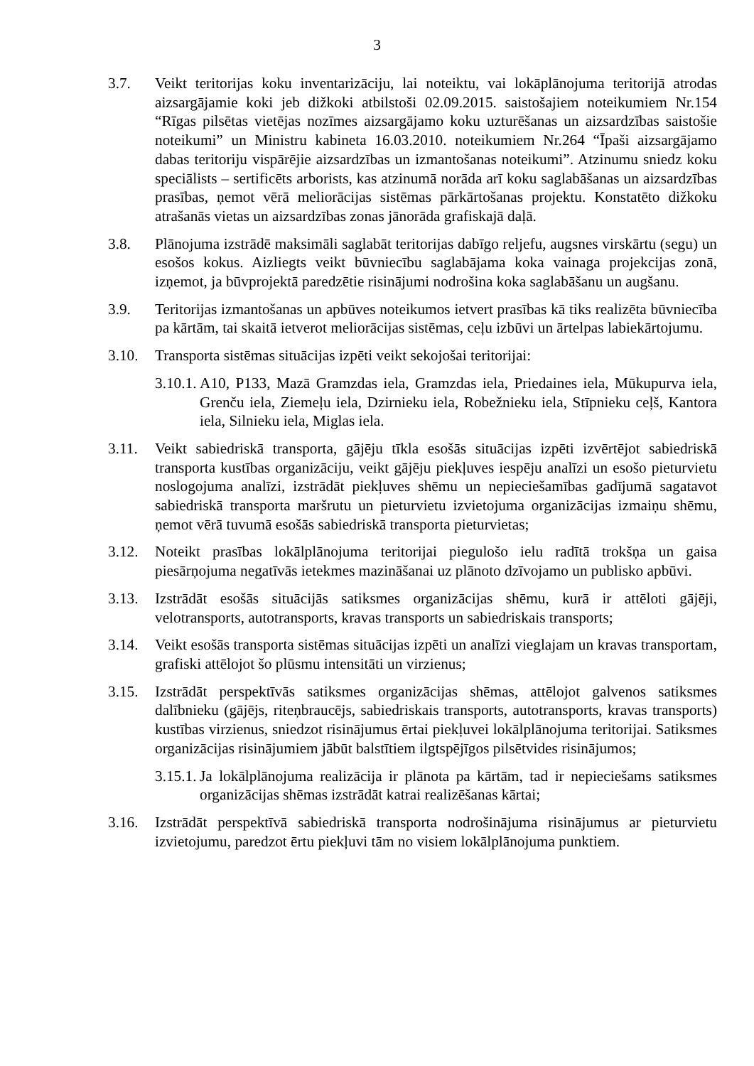3
3.7. Veikt teritorijas koku inventarizāciju, lai noteiktu, vai lokāplānojuma teritorijā atrodas aizsargājamie koki jeb dižkoki atbilstoši 02.09.2015. saistošajiem noteikumiem Nr.154 “Rīgas pilsētas vietējas nozīmes aizsargājamo koku uzturēšanas un aizsardzības saistošie noteikumi” un Ministru kabineta 16.03.2010. noteikumiem Nr.264 “Īpaši aizsargājamo dabas teritoriju vispārējie aizsardzības un izmantošanas noteikumi”. Atzinumu sniedz koku speciālists – sertificēts arborists, kas atzinumā norāda arī koku saglabāšanas un aizsardzības prasības, ņemot vērā meliorācijas sistēmas pārkārtošanas projektu. Konstatēto dižkoku atrašanās vietas un aizsardzības zonas jānorāda grafiskajā daļā.
3.8. Plānojuma izstrādē maksimāli saglabāt teritorijas dabīgo reljefu, augsnes virskārtu (segu) un esošos kokus. Aizliegts veikt būvniecību saglabājama koka vainaga projekcijas zonā, izņemot, ja būvprojektā paredzētie risinājumi nodrošina koka saglabāšanu un augšanu.
3.9. Teritorijas izmantošanas un apbūves noteikumos ietvert prasības kā tiks realizēta būvniecība pa kārtām, tai skaitā ietverot meliorācijas sistēmas, ceļu izbūvi un ārtelpas labiekārtojumu.
3.10. Transporta sistēmas situācijas izpēti veikt sekojošai teritorijai:
3.10.1.
A10, P133, Mazā Gramzdas iela, Gramzdas iela, Priedaines iela, Mūkupurva iela, Grenču iela, Ziemeļu iela, Dzirnieku iela, Robežnieku iela, Stīpnieku ceļš, Kantora iela, Silnieku iela, Miglas iela.
3.11. Veikt sabiedriskā transporta, gājēju tīkla esošās situācijas izpēti izvērtējot sabiedriskā transporta kustības organizāciju, veikt gājēju piekļuves iespēju analīzi un esošo pieturvietu noslogojuma analīzi, izstrādāt piekļuves shēmu un nepieciešamības gadījumā sagatavot sabiedriskā transporta maršrutu un pieturvietu izvietojuma organizācijas izmaiņu shēmu, ņemot vērā tuvumā esošās sabiedriskā transporta pieturvietas;
3.12. Noteikt prasības lokālplānojuma teritorijai piegulošo ielu radītā trokšņa un gaisa piesārņojuma negatīvās ietekmes mazināšanai uz plānoto dzīvojamo un publisko apbūvi.
3.13. Izstrādāt esošās situācijās satiksmes organizācijas shēmu, kurā ir attēloti gājēji, velotransports, autotransports, kravas transports un sabiedriskais transports;
3.14. Veikt esošās transporta sistēmas situācijas izpēti un analīzi vieglajam un kravas transportam, grafiski attēlojot šo plūsmu intensitāti un virzienus;
3.15. Izstrādāt perspektīvās satiksmes organizācijas shēmas, attēlojot galvenos satiksmes dalībnieku (gājējs, riteņbraucējs, sabiedriskais transports, autotransports, kravas transports) kustības virzienus, sniedzot risinājumus ērtai piekļuvei lokālplānojuma teritorijai. Satiksmes organizācijas risinājumiem jābūt balstītiem ilgtspējīgos pilsētvides risinājumos;
3.15.1.
Ja lokālplānojuma realizācija ir plānota pa kārtām, tad ir nepieciešams satiksmes organizācijas shēmas izstrādāt katrai realizēšanas kārtai;
3.16. Izstrādāt perspektīvā sabiedriskā transporta nodrošinājuma risinājumus ar pieturvietu izvietojumu, paredzot ērtu piekļuvi tām no visiem lokālplānojuma punktiem.